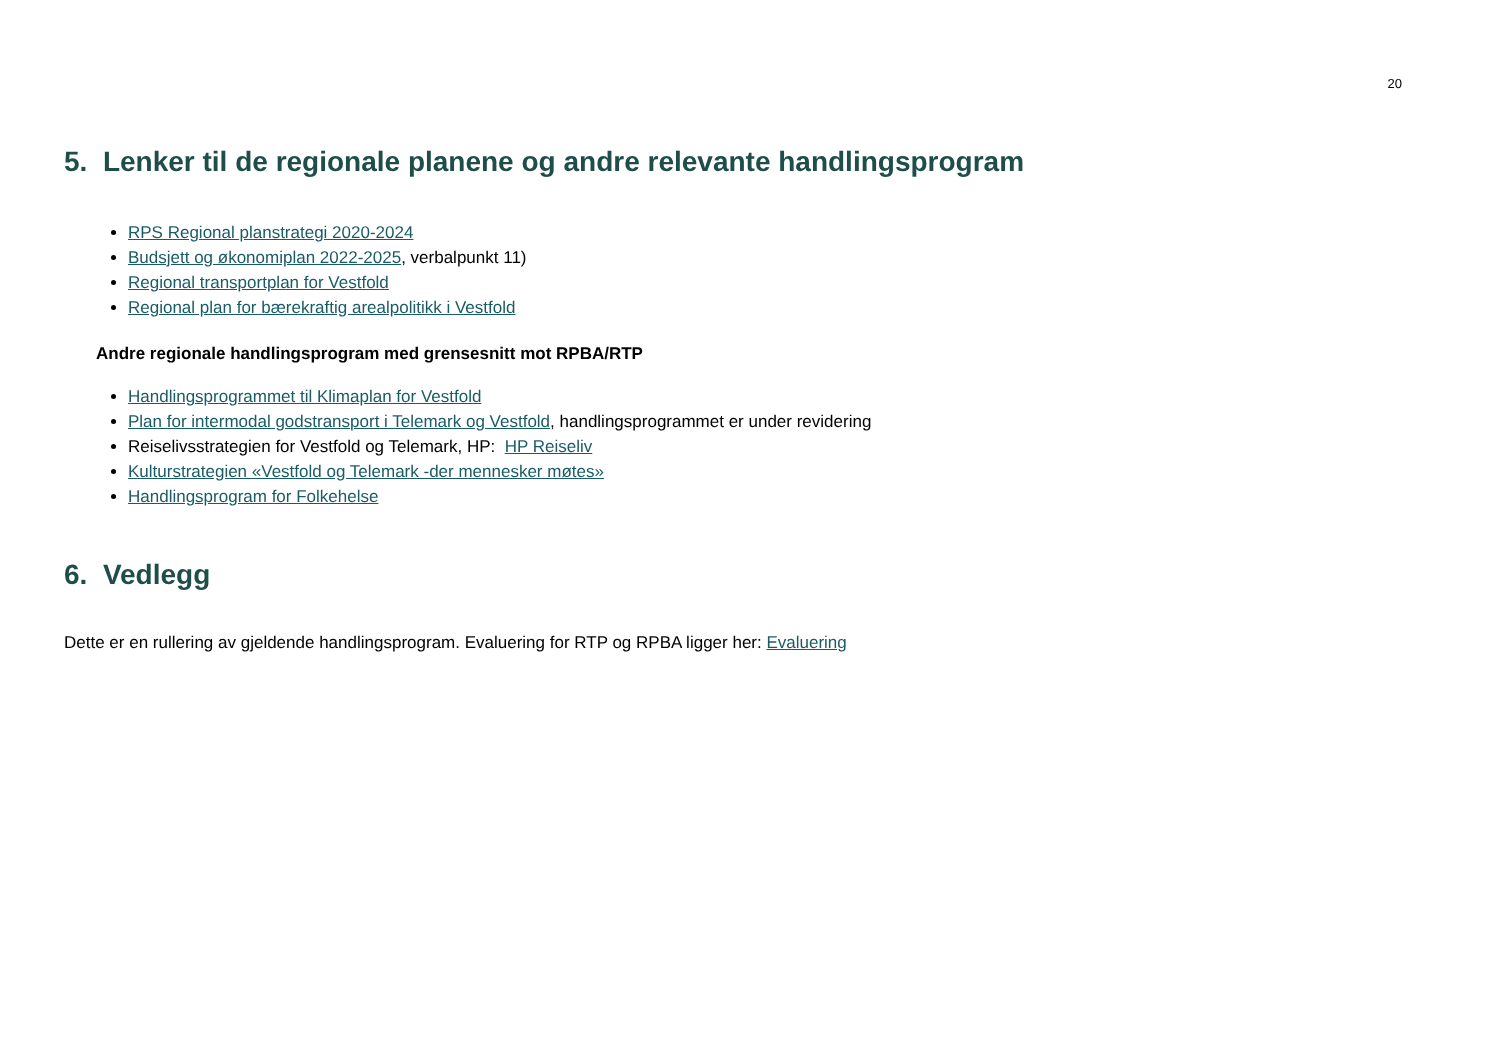20
5. Lenker til de regionale planene og andre relevante handlingsprogram
RPS Regional planstrategi 2020-2024
Budsjett og økonomiplan 2022-2025, verbalpunkt 11)
Regional transportplan for Vestfold
Regional plan for bærekraftig arealpolitikk i Vestfold
Andre regionale handlingsprogram med grensesnitt mot RPBA/RTP
Handlingsprogrammet til Klimaplan for Vestfold
Plan for intermodal godstransport i Telemark og Vestfold, handlingsprogrammet er under revidering
Reiselivsstrategien for Vestfold og Telemark, HP: HP Reiseliv
Kulturstrategien «Vestfold og Telemark -der mennesker møtes»
Handlingsprogram for Folkehelse
6. Vedlegg
Dette er en rullering av gjeldende handlingsprogram. Evaluering for RTP og RPBA ligger her: Evaluering